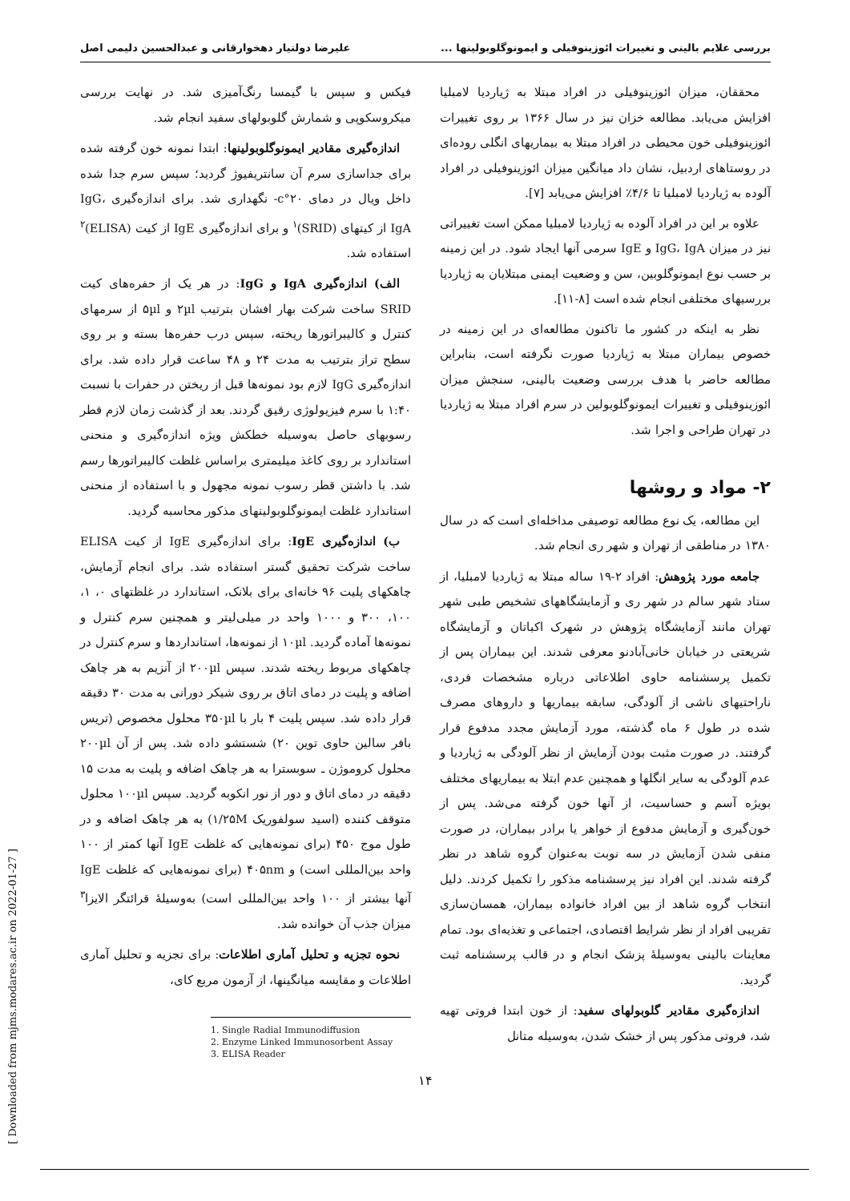بررسی علایم بالینی و تغییرات ائوزینوفیلی و ایمونوگلوبولینها ... علیرضا دولتیار دهخوارقانی و عبدالحسین دلیمی اصل
محققان، میزان ائوزینوفیلی در افراد مبتلا به ژیاردیا لامبلیا افزایش می‌یابد. مطالعه خزان نیز در سال ۱۳۶۶ بر روی تغییرات ائوزینوفیلی خون محیطی در افراد مبتلا به بیماریهای انگلی روده‌ای در روستاهای اردبیل، نشان داد میانگین میزان ائوزینوفیلی در افراد آلوده به ژیاردیا لامبلیا تا ۴/۶٪ افزایش می‌یابد [۷].
علاوه بر این در افراد آلوده به ژیاردیا لامبلیا ممکن است تغییراتی نیز در میزان IgG، IgA و IgE سرمی آنها ایجاد شود. در این زمینه بر حسب نوع ایمونوگلوبین، سن و وضعیت ایمنی مبتلایان به ژیاردیا بررسیهای مختلفی انجام شده است [۸-۱۱].
نظر به اینکه در کشور ما تاکنون مطالعه‌ای در این زمینه در خصوص بیماران مبتلا به ژیاردیا صورت نگرفته است، بنابراین مطالعه حاضر با هدف بررسی وضعیت بالینی، سنجش میزان ائوزینوفیلی و تغییرات ایمونوگلوبولین در سرم افراد مبتلا به ژیاردیا در تهران طراحی و اجرا شد.
۲- مواد و روشها
این مطالعه، یک نوع مطالعه توصیفی مداخله‌ای است که در سال ۱۳۸۰ در مناطقی از تهران و شهر ری انجام شد.
جامعه مورد پژوهش: افراد ۲-۱۹ ساله مبتلا به ژیاردیا لامبلیا، از ستاد شهر سالم در شهر ری و آزمایشگاههای تشخیص طبی شهر تهران مانند آزمایشگاه پژوهش در شهرک اکباتان و آزمایشگاه شریعتی در خیابان خانی‌آبادنو معرفی شدند. این بیماران پس از تکمیل پرسشنامه حاوی اطلاعاتی درباره مشخصات فردی، ناراحتیهای ناشی از آلودگی، سابقه بیماریها و داروهای مصرف شده در طول ۶ ماه گذشته، مورد آزمایش مجدد مدفوع قرار گرفتند. در صورت مثبت بودن آزمایش از نظر آلودگی به ژیاردیا و عدم آلودگی به سایر انگلها و همچنین عدم ابتلا به بیماریهای مختلف بویژه آسم و حساسیت، از آنها خون گرفته می‌شد. پس از خون‌گیری و آزمایش مدفوع از خواهر یا برادر بیماران، در صورت منفی شدن آزمایش در سه نوبت به‌عنوان گروه شاهد در نظر گرفته شدند. این افراد نیز پرسشنامه مذکور را تکمیل کردند. دلیل انتخاب گروه شاهد از بین افراد خانواده بیماران، همسان‌سازی تقریبی افراد از نظر شرایط اقتصادی، اجتماعی و تغذیه‌ای بود. تمام معاینات بالینی به‌وسیلهٔ پزشک انجام و در قالب پرسشنامه ثبت گردید.
اندازه‌گیری مقادیر گلوبولهای سفید: از خون ابتدا فروتی تهیه شد، فروتی مذکور پس از خشک شدن، به‌وسیله متانل
فیکس و سپس با گیمسا رنگ‌آمیزی شد. در نهایت بررسی میکروسکوپی و شمارش گلوبولهای سفید انجام شد.
اندازه‌گیری مقادیر ایمونوگلوبولینها: ابتدا نمونه خون گرفته شده برای جداسازی سرم آن سانتریفیوژ گردید؛ سپس سرم جدا شده داخل ویال در دمای ۲۰°c- نگهداری شد. برای اندازه‌گیری IgG، IgA از کیتهای (SRID)<sup>۱</sup> و برای اندازه‌گیری IgE از کیت (ELISA)<sup>۲</sup> استفاده شد.
الف) اندازه‌گیری IgA و IgG: در هر یک از حفره‌های کیت SRID ساخت شرکت بهار افشان بترتیب ۲µl و ۵µl از سرمهای کنترل و کالیبراتورها ریخته، سپس درب حفره‌ها بسته و بر روی سطح تراز بترتیب به مدت ۲۴ و ۴۸ ساعت قرار داده شد. برای اندازه‌گیری IgG لازم بود نمونه‌ها قبل از ریختن در حفرات با نسبت ۱:۴۰ با سرم فیزیولوژی رقیق گردند. بعد از گذشت زمان لازم قطر رسوبهای حاصل به‌وسیله خطکش ویژه اندازه‌گیری و منحنی استاندارد بر روی کاغذ میلیمتری براساس غلظت کالیبراتورها رسم شد. با داشتن قطر رسوب نمونه مجهول و با استفاده از منحنی استاندارد غلظت ایمونوگلوبولینهای مذکور محاسبه گردید.
ب) اندازه‌گیری IgE: برای اندازه‌گیری IgE از کیت ELISA ساخت شرکت تحقیق گستر استفاده شد. برای انجام آزمایش، چاهکهای پلیت ۹۶ خانه‌ای برای بلانک، استاندارد در غلظتهای ۰، ۱، ۱۰۰، ۳۰۰ و ۱۰۰۰ واحد در میلی‌لیتر و همچنین سرم کنترل و نمونه‌ها آماده گردید. ۱۰µl از نمونه‌ها، استانداردها و سرم کنترل در چاهکهای مربوط ریخته شدند. سپس ۲۰۰µl از آنزیم به هر چاهک اضافه و پلیت در دمای اتاق بر روی شیکر دورانی به مدت ۳۰ دقیقه قرار داده شد. سپس پلیت ۴ بار با ۳۵۰µl محلول مخصوص (تریس بافر سالین حاوی توین ۲۰) شستشو داده شد. پس از آن ۲۰۰µl محلول کروموژن ـ سوبسترا به هر چاهک اضافه و پلیت به مدت ۱۵ دقیقه در دمای اتاق و دور از نور انکوبه گردید. سپس ۱۰۰µl محلول متوقف کننده (اسید سولفوریک ۱/۲۵M) به هر چاهک اضافه و در طول موج ۴۵۰ (برای نمونه‌هایی که غلظت IgE آنها کمتر از ۱۰۰ واحد بین‌المللی است) و ۴۰۵nm (برای نمونه‌هایی که غلظت IgE آنها بیشتر از ۱۰۰ واحد بین‌المللی است) به‌وسیلهٔ قرائتگر الایزا<sup>۳</sup> میزان جذب آن خوانده شد.
نحوه تجزیه و تحلیل آماری اطلاعات: برای تجزیه و تحلیل آماری اطلاعات و مقایسه میانگینها، از آزمون مربع کای،
1. Single Radial Immunodiffusion
2. Enzyme Linked Immunosorbent Assay
3. ELISA Reader
[ Downloaded from mjms.modares.ac.ir on 2022-01-27 ]
۱۴